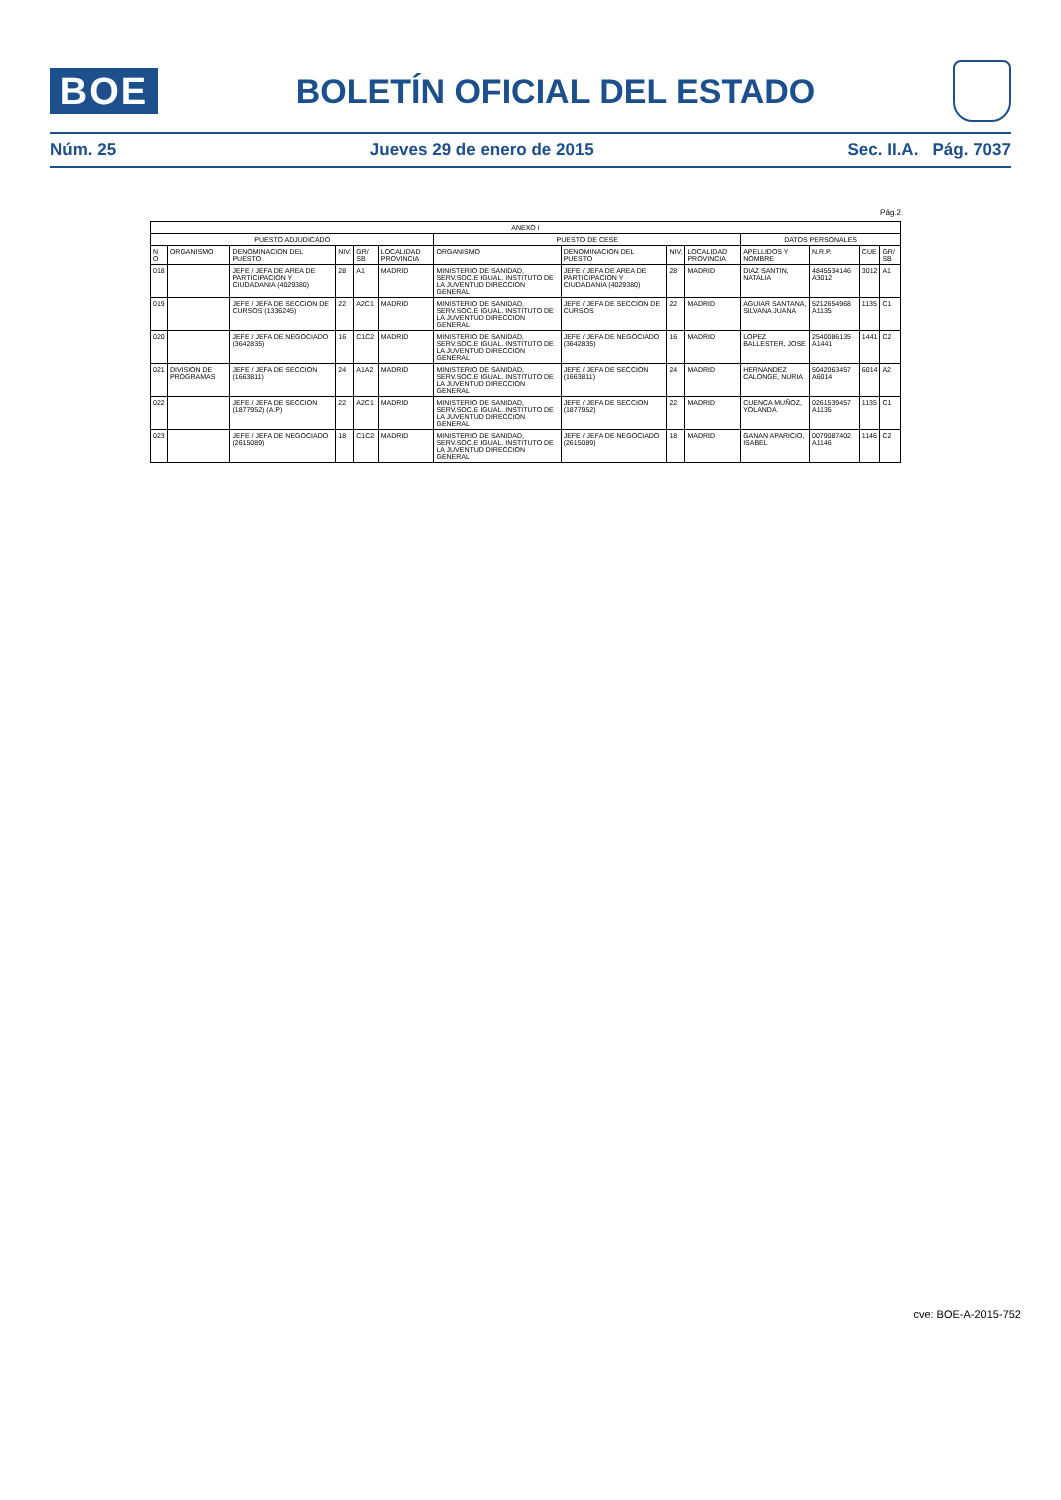BOE
BOLETÍN OFICIAL DEL ESTADO
Núm. 25 Jueves 29 de enero de 2015 Sec. II.A. Pág. 7037
Pág.2
| ANEXO I | | | | | | | | | | | | | |
| --- | --- | --- | --- | --- | --- | --- | --- | --- | --- | --- | --- | --- | --- |
| PUESTO ADJUDICADO | | | | | | PUESTO DE CESE | | | | DATOS PERSONALES | | | |
| N O | ORGANISMO | DENOMINACION DEL PUESTO | NIV. | GR/ SB | LOCALIDAD PROVINCIA | ORGANISMO | DENOMINACION DEL PUESTO | NIV. | LOCALIDAD PROVINCIA | APELLIDOS Y NOMBRE | N.R.P. | CUE | GR/ SB |
| 018 | | JEFE / JEFA DE AREA DE PARTICIPACION Y CIUDADANIA (4029380) | 28 | A1 | MADRID | MINISTERIO DE SANIDAD, SERV.SOC.E IGUAL. INSTITUTO DE LA JUVENTUD DIRECCION GENERAL | JEFE / JEFA DE AREA DE PARTICIPACION Y CIUDADANIA (4029380) | 28 | MADRID | DIAZ SANTIN, NATALIA | 4845534146 A3012 | 3012 | A1 |
| 019 | | JEFE / JEFA DE SECCION DE CURSOS (1336245) | 22 | A2C1 | MADRID | MINISTERIO DE SANIDAD, SERV.SOC.E IGUAL. INSTITUTO DE LA JUVENTUD DIRECCION GENERAL | JEFE / JEFA DE SECCION DE CURSOS | 22 | MADRID | AGUIAR SANTANA, SILVANA JUANA | 5212654968 A1135 | 1135 | C1 |
| 020 | | JEFE / JEFA DE NEGOCIADO (3642835) | 16 | C1C2 | MADRID | MINISTERIO DE SANIDAD, SERV.SOC.E IGUAL. INSTITUTO DE LA JUVENTUD DIRECCION GENERAL | JEFE / JEFA DE NEGOCIADO (3642835) | 16 | MADRID | LOPEZ BALLESTER, JOSE | 2540086135 A1441 | 1441 | C2 |
| 021 | DIVISION DE PROGRAMAS | JEFE / JEFA DE SECCION (1663811) | 24 | A1A2 | MADRID | MINISTERIO DE SANIDAD, SERV.SOC.E IGUAL. INSTITUTO DE LA JUVENTUD DIRECCION GENERAL | JEFE / JEFA DE SECCION (1663811) | 24 | MADRID | HERNANDEZ CALONGE, NURIA | 5042063457 A6014 | 6014 | A2 |
| 022 | | JEFE / JEFA DE SECCION (1877952) (A.P) | 22 | A2C1 | MADRID | MINISTERIO DE SANIDAD, SERV.SOC.E IGUAL. INSTITUTO DE LA JUVENTUD DIRECCION GENERAL | JEFE / JEFA DE SECCION (1877952) | 22 | MADRID | CUENCA MUÑOZ, YOLANDA | 0261539457 A1135 | 1135 | C1 |
| 023 | | JEFE / JEFA DE NEGOCIADO (2615089) | 18 | C1C2 | MADRID | MINISTERIO DE SANIDAD, SERV.SOC.E IGUAL. INSTITUTO DE LA JUVENTUD DIRECCION GENERAL | JEFE / JEFA DE NEGOCIADO (2615089) | 18 | MADRID | GANAN APARICIO, ISABEL | 0079087402 A1146 | 1146 | C2 |
cve: BOE-A-2015-752